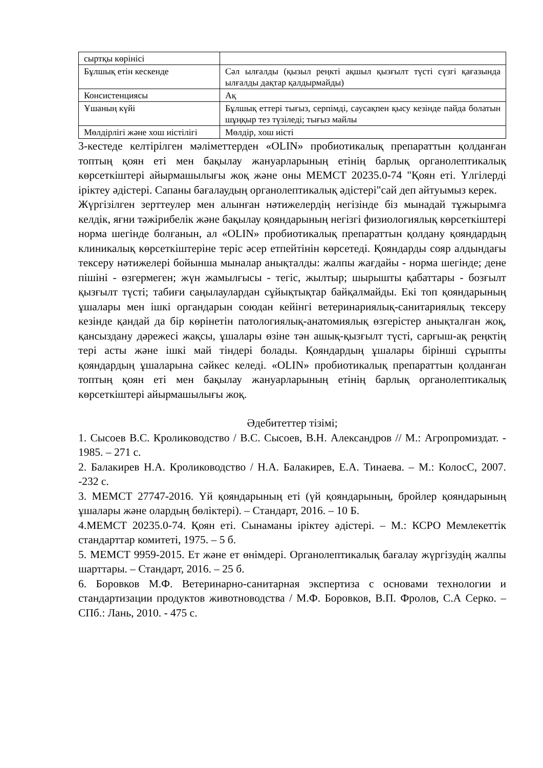| сыртқы көрінісі | |
| Бұлшық етін кескенде | Сәл ылғалды (қызыл реңкті ақшыл қызғылт түсті сүзгі қағазында ылғалды дақтар қалдырмайды) |
| Консистенциясы | Ақ |
| Ұшаның күйі | Бұлшық еттері тығыз, серпімді, саусақпен қысу кезінде пайда болатын шұңқыр тез түзіледі; тығыз майлы |
| Мөлдірлігі және хош иістілігі | Мөлдір, хош иісті |
3-кестеде келтірілген мәліметтерден «OLIN» пробиотикалық препараттын қолданған топтың қоян еті мен бақылау жануарларының етінің барлық органолептикалық көрсеткіштері айырмашылығы жоқ және оны МЕМСТ 20235.0-74 "Қоян еті. Үлгілерді іріктеу әдістері. Сапаны бағалаудың органолептикалық әдістері"сай деп айтуымыз керек.
Жүргізілген зерттеулер мен алынған нәтижелердің негізінде біз мынадай тұжырымға келдік, яғни тәжірибелік және бақылау қояндарының негізгі физиологиялық көрсеткіштері норма шегінде болғанын, ал «OLIN» пробиотикалық препараттын қолдану қояндардың клиникалық көрсеткіштеріне теріс әсер етпейтінін көрсетеді. Қояндарды сояр алдындағы тексеру нәтижелері бойынша мыналар анықталды: жалпы жағдайы - норма шегінде; дене пішіні - өзгермеген; жүн жамылғысы - тегіс, жылтыр; шырышты қабаттары - бозғылт қызғылт түсті; табиғи саңылаулардан сұйықтықтар байқалмайды. Екі топ қояндарының ұшалары мен ішкі органдарын союдан кейінгі ветеринариялық-санитариялық тексеру кезінде қандай да бір көрінетін патологиялық-анатомиялық өзгерістер анықталған жоқ, қансыздану дәрежесі жақсы, ұшалары өзіне тән ашық-қызғылт түсті, сарғыш-ақ реңктің тері асты және ішкі май тіндері болады. Қояндардың ұшалары бірінші сұрыпты қояндардың ұшаларына сәйкес келеді. «OLIN» пробиотикалық препараттын қолданған топтың қоян еті мен бақылау жануарларының етінің барлық органолептикалық көрсеткіштері айырмашылығы жоқ.
Әдебитеттер тізімі;
1. Сысоев В.С. Кролиководство / В.С. Сысоев, В.Н. Александров // М.: Агропромиздат. - 1985. – 271 с.
2. Балакирев Н.А. Кролиководство / Н.А. Балакирев, Е.А. Тинаева. – М.: КолосС, 2007. -232 с.
3. МЕМСТ 27747-2016. Үй қояндарының еті (үй қояндарының, бройлер қояндарының ұшалары және олардың бөліктері). – Стандарт, 2016. – 10 Б.
4.МЕМСТ 20235.0-74. Қоян еті. Сынаманы іріктеу әдістері. – М.: КСРО Мемлекеттік стандарттар комитеті, 1975. – 5 б.
5. МЕМСТ 9959-2015. Ет және ет өнімдері. Органолептикалық бағалау жүргізудің жалпы шарттары. – Стандарт, 2016. – 25 б.
6. Боровков М.Ф. Ветеринарно-санитарная экспертиза с основами технологии и стандартизации продуктов животноводства / М.Ф. Боровков, В.П. Фролов, С.А Серко. – СПб.: Лань, 2010. - 475 с.